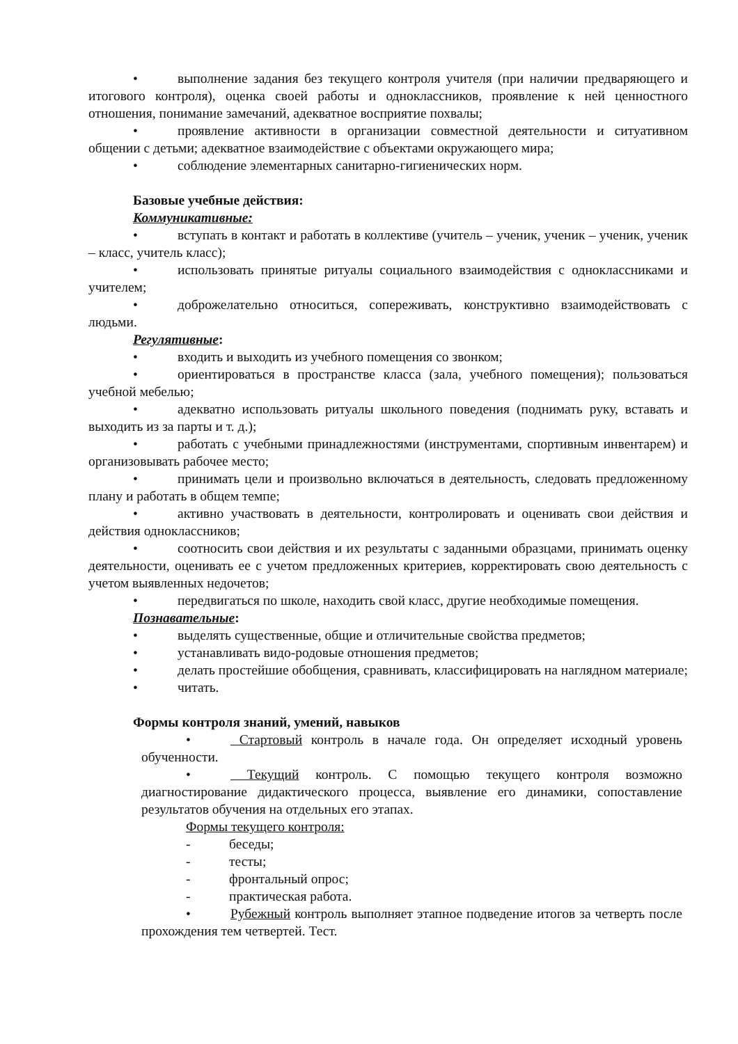• выполнение задания без текущего контроля учителя (при наличии предваряющего и итогового контроля), оценка своей работы и одноклассников, проявление к ней ценностного отношения, понимание замечаний, адекватное восприятие похвалы;
• проявление активности в организации совместной деятельности и ситуативном общении с детьми; адекватное взаимодействие с объектами окружающего мира;
• соблюдение элементарных санитарно-гигиенических норм.
Базовые учебные действия:
Коммуникативные:
• вступать в контакт и работать в коллективе (учитель – ученик, ученик – ученик, ученик – класс, учитель класс);
• использовать принятые ритуалы социального взаимодействия с одноклассниками и учителем;
• доброжелательно относиться, сопереживать, конструктивно взаимодействовать с людьми.
Регулятивные:
• входить и выходить из учебного помещения со звонком;
• ориентироваться в пространстве класса (зала, учебного помещения); пользоваться учебной мебелью;
• адекватно использовать ритуалы школьного поведения (поднимать руку, вставать и выходить из за парты и т. д.);
• работать с учебными принадлежностями (инструментами, спортивным инвентарем) и организовывать рабочее место;
• принимать цели и произвольно включаться в деятельность, следовать предложенному плану и работать в общем темпе;
• активно участвовать в деятельности, контролировать и оценивать свои действия и действия одноклассников;
• соотносить свои действия и их результаты с заданными образцами, принимать оценку деятельности, оценивать ее с учетом предложенных критериев, корректировать свою деятельность с учетом выявленных недочетов;
• передвигаться по школе, находить свой класс, другие необходимые помещения.
Познавательные:
• выделять существенные, общие и отличительные свойства предметов;
• устанавливать видо-родовые отношения предметов;
• делать простейшие обобщения, сравнивать, классифицировать на наглядном материале;
• читать.
Формы контроля знаний, умений, навыков
• Стартовый контроль в начале года. Он определяет исходный уровень обученности.
• Текущий контроль. С помощью текущего контроля возможно диагностирование дидактического процесса, выявление его динамики, сопоставление результатов обучения на отдельных его этапах.
Формы текущего контроля:
- беседы;
- тесты;
- фронтальный опрос;
- практическая работа.
• Рубежный контроль выполняет этапное подведение итогов за четверть после прохождения тем четвертей. Тест.